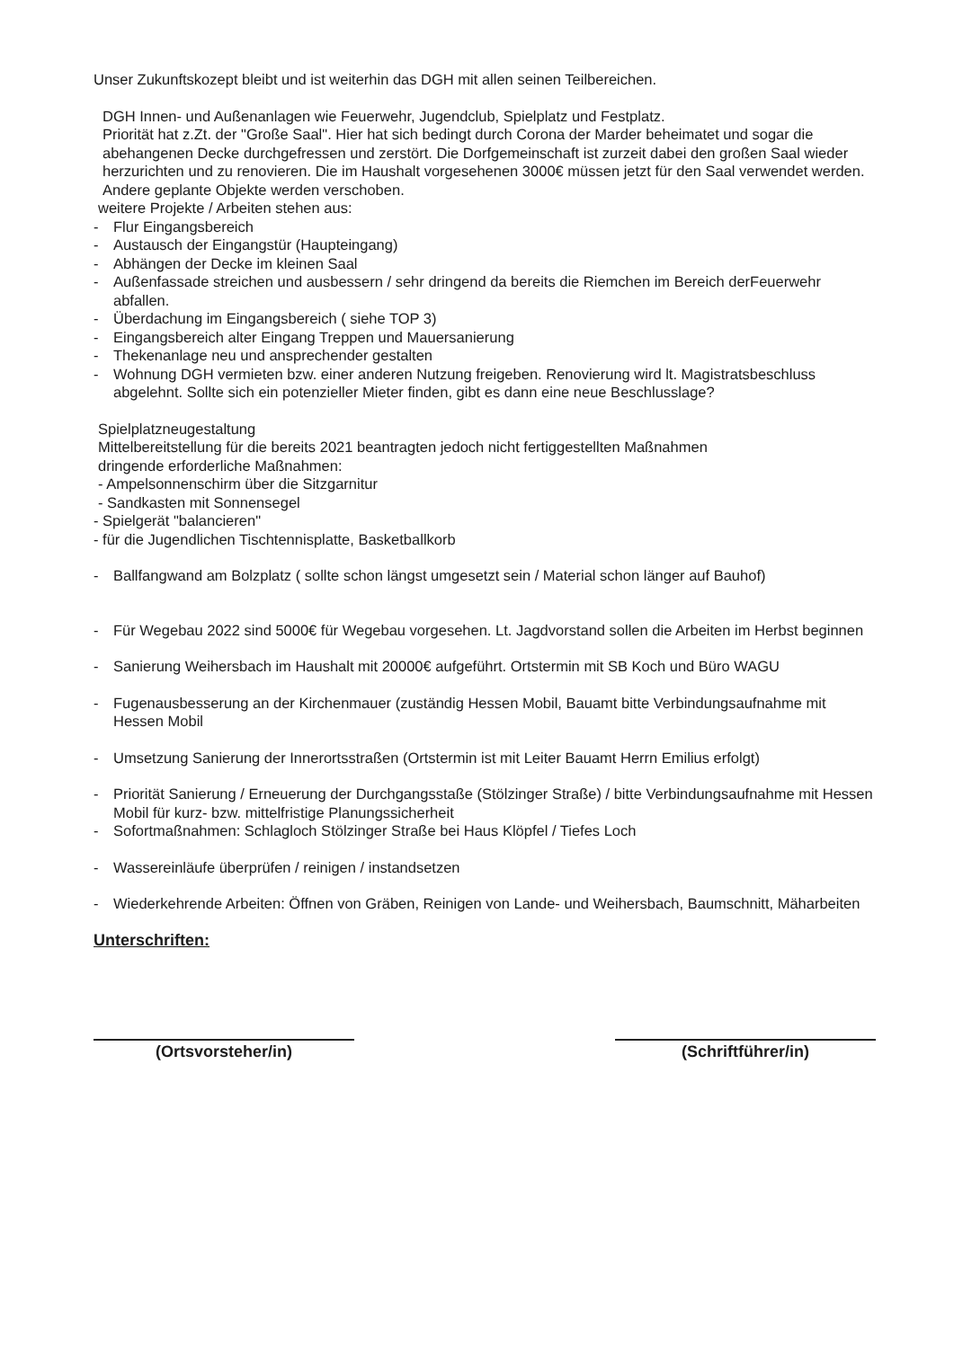Unser Zukunftskozept bleibt und ist weiterhin das DGH mit allen seinen Teilbereichen.
DGH Innen- und Außenanlagen wie Feuerwehr, Jugendclub, Spielplatz und Festplatz.
Priorität hat z.Zt. der "Große Saal". Hier hat sich bedingt durch Corona der Marder beheimatet und sogar die abehangenen Decke durchgefressen und zerstört. Die Dorfgemeinschaft ist zurzeit dabei den großen Saal wieder herzurichten und zu renovieren. Die im Haushalt vorgesehenen 3000€ müssen jetzt für den Saal verwendet werden. Andere geplante Objekte werden verschoben.
weitere Projekte / Arbeiten stehen aus:
- Flur Eingangsbereich
- Austausch der Eingangstür (Haupteingang)
- Abhängen der Decke im kleinen Saal
- Außenfassade streichen und ausbessern / sehr dringend da bereits die Riemchen im Bereich derFeuerwehr abfallen.
- Überdachung im Eingangsbereich ( siehe TOP 3)
- Eingangsbereich alter Eingang Treppen und Mauersanierung
- Thekenanlage neu und ansprechender gestalten
- Wohnung DGH vermieten bzw. einer anderen Nutzung freigeben. Renovierung wird lt. Magistratsbeschluss abgelehnt. Sollte sich ein potenzieller Mieter finden, gibt es dann eine neue Beschlusslage?
Spielplatzneugestaltung
Mittelbereitstellung für die bereits 2021 beantragten jedoch nicht fertiggestellten Maßnahmen
dringende erforderliche Maßnahmen:
- Ampelsonnenschirm über die Sitzgarnitur
- Sandkasten mit Sonnensegel
- Spielgerät "balancieren"
- für die Jugendlichen Tischtennisplatte, Basketballkorb
- Ballfangwand am Bolzplatz ( sollte schon längst umgesetzt sein / Material schon länger auf Bauhof)
- Für Wegebau 2022 sind 5000€ für Wegebau vorgesehen. Lt. Jagdvorstand sollen die Arbeiten im Herbst beginnen
- Sanierung Weihersbach im Haushalt mit 20000€ aufgeführt. Ortstermin mit SB Koch und Büro WAGU
- Fugenausbesserung an der Kirchenmauer (zuständig Hessen Mobil, Bauamt bitte Verbindungsaufnahme mit Hessen Mobil
- Umsetzung Sanierung der Innerortsstraßen (Ortstermin ist mit Leiter Bauamt Herrn Emilius erfolgt)
- Priorität Sanierung / Erneuerung der Durchgangsstaße (Stölzinger Straße) / bitte Verbindungsaufnahme mit Hessen Mobil für kurz- bzw. mittelfristige Planungssicherheit
- Sofortmaßnahmen: Schlagloch Stölzinger Straße bei Haus Klöpfel / Tiefes Loch
- Wassereinläufe überprüfen / reinigen / instandsetzen
- Wiederkehrende Arbeiten: Öffnen von Gräben, Reinigen von Lande- und Weihersbach, Baumschnitt, Mäharbeiten
Unterschriften:
(Ortsvorsteher/in) (Schriftführer/in)